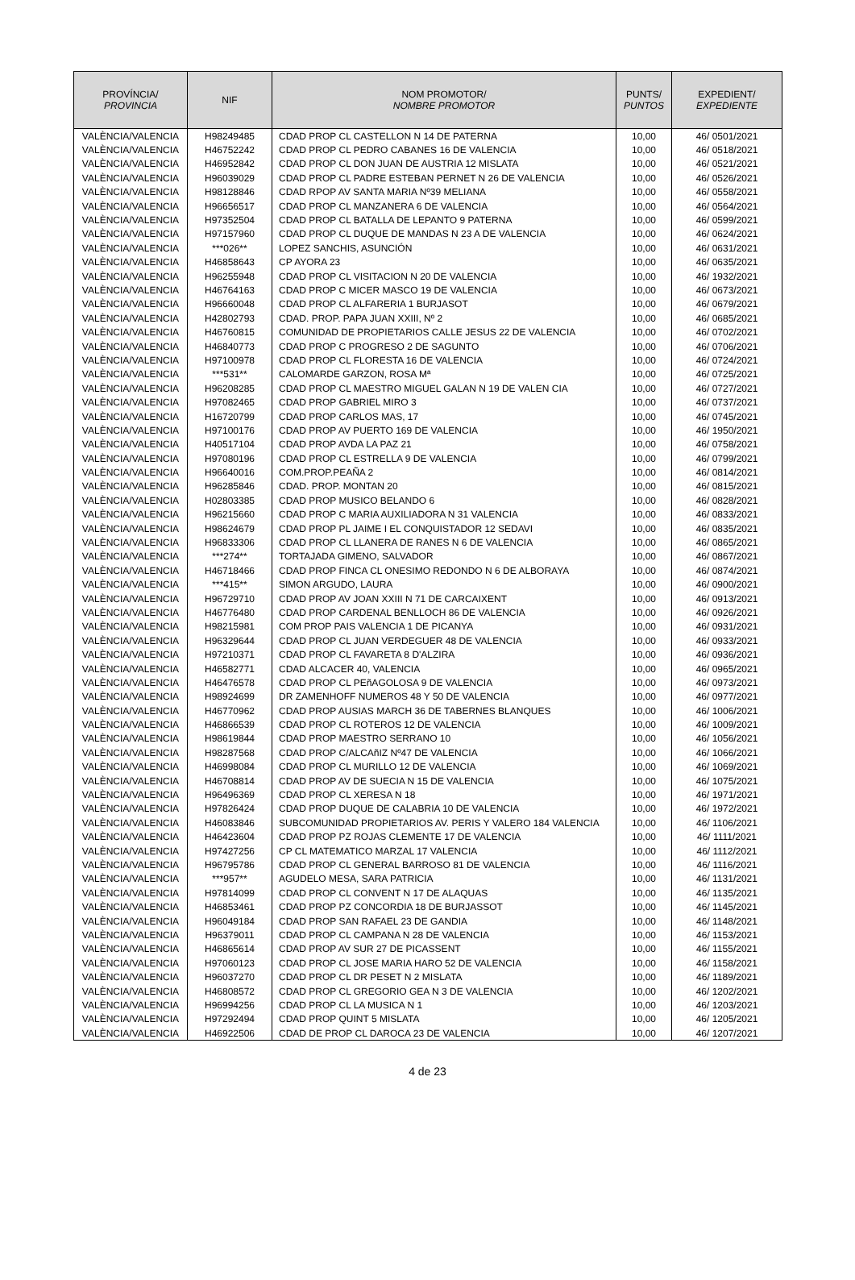| PROVÍNCIA/ PROVINCIA | NIF | NOM PROMOTOR/ NOMBRE PROMOTOR | PUNTS/ PUNTOS | EXPEDIENT/ EXPEDIENTE |
| --- | --- | --- | --- | --- |
| VALÈNCIA/VALENCIA | H98249485 | CDAD PROP CL CASTELLON N 14 DE PATERNA | 10,00 | 46/ 0501/2021 |
| VALÈNCIA/VALENCIA | H46752242 | CDAD PROP CL PEDRO CABANES 16 DE VALENCIA | 10,00 | 46/ 0518/2021 |
| VALÈNCIA/VALENCIA | H46952842 | CDAD PROP CL DON JUAN DE AUSTRIA 12 MISLATA | 10,00 | 46/ 0521/2021 |
| VALÈNCIA/VALENCIA | H96039029 | CDAD PROP CL PADRE ESTEBAN PERNET N 26 DE VALENCIA | 10,00 | 46/ 0526/2021 |
| VALÈNCIA/VALENCIA | H98128846 | CDAD RPOP AV SANTA MARIA Nº39 MELIANA | 10,00 | 46/ 0558/2021 |
| VALÈNCIA/VALENCIA | H96656517 | CDAD PROP CL MANZANERA 6 DE VALENCIA | 10,00 | 46/ 0564/2021 |
| VALÈNCIA/VALENCIA | H97352504 | CDAD PROP CL BATALLA DE LEPANTO 9 PATERNA | 10,00 | 46/ 0599/2021 |
| VALÈNCIA/VALENCIA | H97157960 | CDAD PROP CL DUQUE DE MANDAS N 23 A DE VALENCIA | 10,00 | 46/ 0624/2021 |
| VALÈNCIA/VALENCIA | ***026** | LOPEZ SANCHIS, ASUNCIÓN | 10,00 | 46/ 0631/2021 |
| VALÈNCIA/VALENCIA | H46858643 | CP AYORA 23 | 10,00 | 46/ 0635/2021 |
| VALÈNCIA/VALENCIA | H96255948 | CDAD PROP CL VISITACION N 20 DE VALENCIA | 10,00 | 46/ 1932/2021 |
| VALÈNCIA/VALENCIA | H46764163 | CDAD PROP C MICER MASCO 19 DE VALENCIA | 10,00 | 46/ 0673/2021 |
| VALÈNCIA/VALENCIA | H96660048 | CDAD PROP CL ALFARERIA 1 BURJASOT | 10,00 | 46/ 0679/2021 |
| VALÈNCIA/VALENCIA | H42802793 | CDAD. PROP. PAPA JUAN XXIII, Nº 2 | 10,00 | 46/ 0685/2021 |
| VALÈNCIA/VALENCIA | H46760815 | COMUNIDAD DE PROPIETARIOS CALLE JESUS 22 DE VALENCIA | 10,00 | 46/ 0702/2021 |
| VALÈNCIA/VALENCIA | H46840773 | CDAD PROP C PROGRESO 2 DE SAGUNTO | 10,00 | 46/ 0706/2021 |
| VALÈNCIA/VALENCIA | H97100978 | CDAD PROP CL FLORESTA 16 DE VALENCIA | 10,00 | 46/ 0724/2021 |
| VALÈNCIA/VALENCIA | ***531** | CALOMARDE GARZON, ROSA Mª | 10,00 | 46/ 0725/2021 |
| VALÈNCIA/VALENCIA | H96208285 | CDAD PROP CL MAESTRO MIGUEL GALAN N 19 DE VALEN CIA | 10,00 | 46/ 0727/2021 |
| VALÈNCIA/VALENCIA | H97082465 | CDAD PROP GABRIEL MIRO 3 | 10,00 | 46/ 0737/2021 |
| VALÈNCIA/VALENCIA | H16720799 | CDAD PROP CARLOS MAS, 17 | 10,00 | 46/ 0745/2021 |
| VALÈNCIA/VALENCIA | H97100176 | CDAD PROP AV PUERTO 169 DE VALENCIA | 10,00 | 46/ 1950/2021 |
| VALÈNCIA/VALENCIA | H40517104 | CDAD PROP AVDA LA PAZ 21 | 10,00 | 46/ 0758/2021 |
| VALÈNCIA/VALENCIA | H97080196 | CDAD PROP CL ESTRELLA 9 DE VALENCIA | 10,00 | 46/ 0799/2021 |
| VALÈNCIA/VALENCIA | H96640016 | COM.PROP.PEAÑA 2 | 10,00 | 46/ 0814/2021 |
| VALÈNCIA/VALENCIA | H96285846 | CDAD. PROP. MONTAN 20 | 10,00 | 46/ 0815/2021 |
| VALÈNCIA/VALENCIA | H02803385 | CDAD PROP MUSICO BELANDO 6 | 10,00 | 46/ 0828/2021 |
| VALÈNCIA/VALENCIA | H96215660 | CDAD PROP C MARIA AUXILIADORA N 31 VALENCIA | 10,00 | 46/ 0833/2021 |
| VALÈNCIA/VALENCIA | H98624679 | CDAD PROP PL JAIME I EL CONQUISTADOR 12 SEDAVI | 10,00 | 46/ 0835/2021 |
| VALÈNCIA/VALENCIA | H96833306 | CDAD PROP CL LLANERA DE RANES N 6 DE VALENCIA | 10,00 | 46/ 0865/2021 |
| VALÈNCIA/VALENCIA | ***274** | TORTAJADA GIMENO, SALVADOR | 10,00 | 46/ 0867/2021 |
| VALÈNCIA/VALENCIA | H46718466 | CDAD PROP FINCA CL ONESIMO REDONDO N 6 DE ALBORAYA | 10,00 | 46/ 0874/2021 |
| VALÈNCIA/VALENCIA | ***415** | SIMON ARGUDO, LAURA | 10,00 | 46/ 0900/2021 |
| VALÈNCIA/VALENCIA | H96729710 | CDAD PROP AV JOAN XXIII N 71 DE CARCAIXENT | 10,00 | 46/ 0913/2021 |
| VALÈNCIA/VALENCIA | H46776480 | CDAD PROP CARDENAL BENLLOCH 86 DE VALENCIA | 10,00 | 46/ 0926/2021 |
| VALÈNCIA/VALENCIA | H98215981 | COM PROP PAIS VALENCIA 1 DE PICANYA | 10,00 | 46/ 0931/2021 |
| VALÈNCIA/VALENCIA | H96329644 | CDAD PROP CL JUAN VERDEGUER 48 DE VALENCIA | 10,00 | 46/ 0933/2021 |
| VALÈNCIA/VALENCIA | H97210371 | CDAD PROP CL FAVARETA 8 D'ALZIRA | 10,00 | 46/ 0936/2021 |
| VALÈNCIA/VALENCIA | H46582771 | CDAD ALCACER 40, VALENCIA | 10,00 | 46/ 0965/2021 |
| VALÈNCIA/VALENCIA | H46476578 | CDAD PROP CL PEñAGOLOSA 9 DE VALENCIA | 10,00 | 46/ 0973/2021 |
| VALÈNCIA/VALENCIA | H98924699 | DR ZAMENHOFF NUMEROS 48 Y 50 DE VALENCIA | 10,00 | 46/ 0977/2021 |
| VALÈNCIA/VALENCIA | H46770962 | CDAD PROP AUSIAS MARCH 36 DE TABERNES BLANQUES | 10,00 | 46/ 1006/2021 |
| VALÈNCIA/VALENCIA | H46866539 | CDAD PROP CL ROTEROS 12 DE VALENCIA | 10,00 | 46/ 1009/2021 |
| VALÈNCIA/VALENCIA | H98619844 | CDAD PROP MAESTRO SERRANO 10 | 10,00 | 46/ 1056/2021 |
| VALÈNCIA/VALENCIA | H98287568 | CDAD PROP C/ALCAñIZ Nº47 DE VALENCIA | 10,00 | 46/ 1066/2021 |
| VALÈNCIA/VALENCIA | H46998084 | CDAD PROP CL MURILLO 12 DE VALENCIA | 10,00 | 46/ 1069/2021 |
| VALÈNCIA/VALENCIA | H46708814 | CDAD PROP AV DE SUECIA N 15 DE VALENCIA | 10,00 | 46/ 1075/2021 |
| VALÈNCIA/VALENCIA | H96496369 | CDAD PROP CL XERESA N 18 | 10,00 | 46/ 1971/2021 |
| VALÈNCIA/VALENCIA | H97826424 | CDAD PROP DUQUE DE CALABRIA 10 DE VALENCIA | 10,00 | 46/ 1972/2021 |
| VALÈNCIA/VALENCIA | H46083846 | SUBCOMUNIDAD PROPIETARIOS AV. PERIS Y VALERO 184 VALENCIA | 10,00 | 46/ 1106/2021 |
| VALÈNCIA/VALENCIA | H46423604 | CDAD PROP PZ ROJAS CLEMENTE 17 DE VALENCIA | 10,00 | 46/ 1111/2021 |
| VALÈNCIA/VALENCIA | H97427256 | CP CL MATEMATICO MARZAL 17 VALENCIA | 10,00 | 46/ 1112/2021 |
| VALÈNCIA/VALENCIA | H96795786 | CDAD PROP CL GENERAL BARROSO 81 DE VALENCIA | 10,00 | 46/ 1116/2021 |
| VALÈNCIA/VALENCIA | ***957** | AGUDELO MESA, SARA PATRICIA | 10,00 | 46/ 1131/2021 |
| VALÈNCIA/VALENCIA | H97814099 | CDAD PROP CL CONVENT N 17 DE ALAQUAS | 10,00 | 46/ 1135/2021 |
| VALÈNCIA/VALENCIA | H46853461 | CDAD PROP PZ CONCORDIA 18 DE BURJASSOT | 10,00 | 46/ 1145/2021 |
| VALÈNCIA/VALENCIA | H96049184 | CDAD PROP SAN RAFAEL 23 DE GANDIA | 10,00 | 46/ 1148/2021 |
| VALÈNCIA/VALENCIA | H96379011 | CDAD PROP CL CAMPANA N 28 DE VALENCIA | 10,00 | 46/ 1153/2021 |
| VALÈNCIA/VALENCIA | H46865614 | CDAD PROP AV SUR 27 DE PICASSENT | 10,00 | 46/ 1155/2021 |
| VALÈNCIA/VALENCIA | H97060123 | CDAD PROP CL JOSE MARIA HARO 52 DE VALENCIA | 10,00 | 46/ 1158/2021 |
| VALÈNCIA/VALENCIA | H96037270 | CDAD PROP CL DR PESET N 2 MISLATA | 10,00 | 46/ 1189/2021 |
| VALÈNCIA/VALENCIA | H46808572 | CDAD PROP CL GREGORIO GEA N 3 DE VALENCIA | 10,00 | 46/ 1202/2021 |
| VALÈNCIA/VALENCIA | H96994256 | CDAD PROP CL LA MUSICA N 1 | 10,00 | 46/ 1203/2021 |
| VALÈNCIA/VALENCIA | H97292494 | CDAD PROP QUINT 5 MISLATA | 10,00 | 46/ 1205/2021 |
| VALÈNCIA/VALENCIA | H46922506 | CDAD DE PROP CL DAROCA 23 DE VALENCIA | 10,00 | 46/ 1207/2021 |
4 de 23